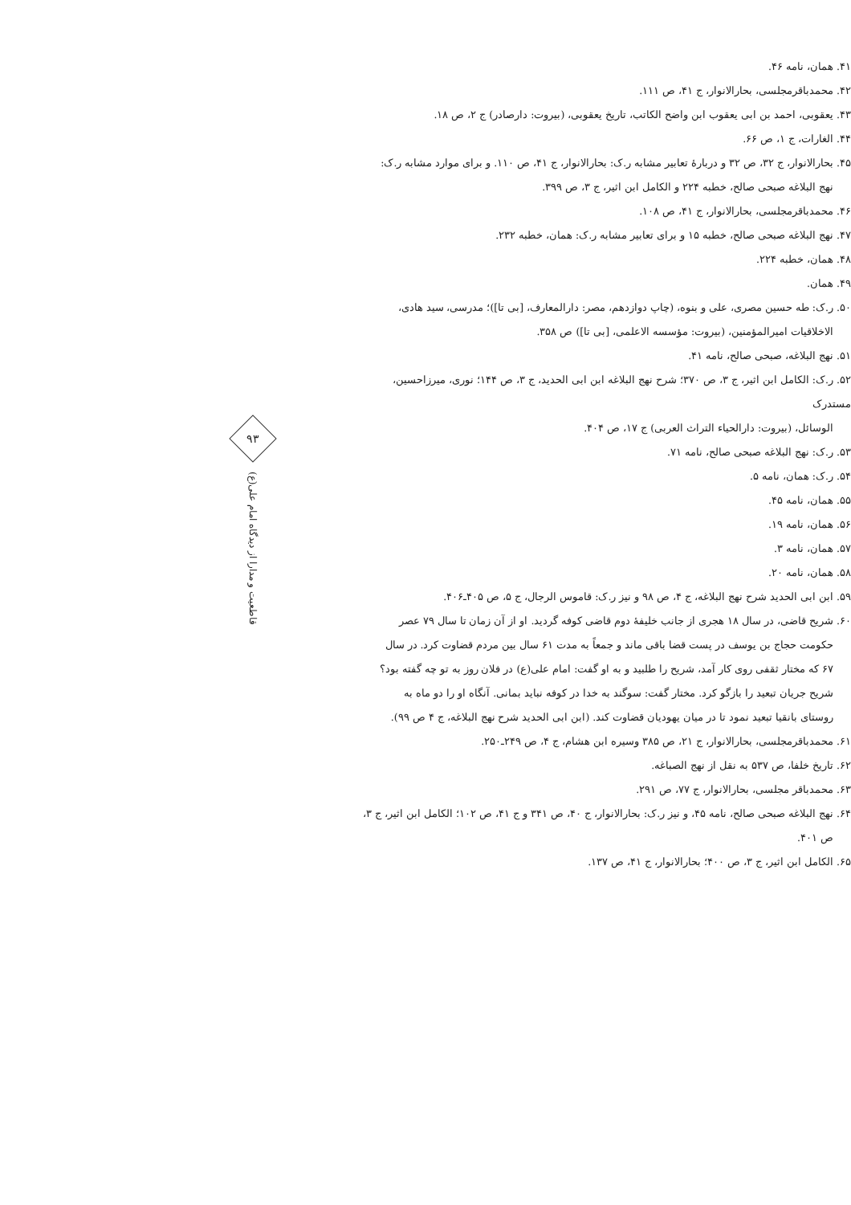۴۱. همان، نامه ۴۶.
۴۲. محمدباقرمجلسی، بحارالانوار، ج ۴۱، ص ۱۱۱.
۴۳. یعقوبی، احمد بن ابی یعقوب ابن واضح الکاتب، تاریخ یعقوبی، (بیروت: دارصادر) ج ۲، ص ۱۸.
۴۴. الغارات، ج ۱، ص ۶۶.
۴۵. بحارالانوار، ج ۳۲، ص ۳۲ و دربارهٔ تعابیر مشابه ر.ک: بحارالانوار، ج ۴۱، ص ۱۱۰. و برای موارد مشابه ر.ک:
نهج البلاغه صبحی صالح، خطبه ۲۲۴ و الکامل ابن اثیر، ج ۳، ص ۳۹۹.
۴۶. محمدباقرمجلسی، بحارالانوار، ج ۴۱، ص ۱۰۸.
۴۷. نهج البلاغه صبحی صالح، خطبه ۱۵ و برای تعابیر مشابه ر.ک: همان، خطبه ۲۳۲.
۴۸. همان، خطبه ۲۲۴.
۴۹. همان.
۵۰. ر.ک: طه حسین مصری، علی و بنوه، (چاپ دوازدهم، مصر: دارالمعارف، [بی تا])؛ مدرسی، سید هادی،
الاخلاقیات امیرالمؤمنین، (بیروت: مؤسسه الاعلمی، [بی تا]) ص ۳۵۸.
۵۱. نهج البلاغه، صبحی صالح، نامه ۴۱.
۵۲. ر.ک: الکامل ابن اثیر، ج ۳، ص ۳۷۰؛ شرح نهج البلاغه ابن ابی الحدید، ج ۳، ص ۱۴۴؛ نوری، میرزاحسین، مستدرک
الوسائل، (بیروت: دارالحیاء التراث العربی) ج ۱۷، ص ۴۰۴.
۵۳. ر.ک: نهج البلاغه صبحی صالح، نامه ۷۱.
۵۴. ر.ک: همان، نامه ۵.
۵۵. همان، نامه ۴۵.
۵۶. همان، نامه ۱۹.
۵۷. همان، نامه ۳.
۵۸. همان، نامه ۲۰.
۵۹. ابن ابی الحدید شرح نهج البلاغه، ج ۴، ص ۹۸ و نیز ر.ک: قاموس الرجال، ج ۵، ص ۴۰۵ـ۴۰۶.
۶۰. شریح قاضی، در سال ۱۸ هجری از جانب خلیفهٔ دوم قاضی کوفه گردید. او از آن زمان تا سال ۷۹ عصر
حکومت حجاج بن یوسف در پست قضا باقی ماند و جمعاً به مدت ۶۱ سال بین مردم قضاوت کرد. در سال
۶۷ که مختار ثقفی روی کار آمد، شریح را طلبید و به او گفت: امام علی(ع) در فلان روز به تو چه گفته بود؟
شریح جریان تبعید را بازگو کرد. مختار گفت: سوگند به خدا در کوفه نباید بمانی. آنگاه او را دو ماه به
روستای بانقیا تبعید نمود تا در میان یهودیان قضاوت کند. (ابن ابی الحدید شرح نهج البلاغه، ج ۴ ص ۹۹).
۶۱. محمدباقرمجلسی، بحارالانوار، ج ۲۱، ص ۳۸۵ وسیره ابن هشام، ج ۴، ص ۲۴۹ـ۲۵۰.
۶۲. تاریخ خلفا، ص ۵۳۷ به نقل از نهج الصباغه.
۶۳. محمدباقر مجلسی، بحارالانوار، ج ۷۷، ص ۲۹۱.
۶۴. نهج البلاغه صبحی صالح، نامه ۴۵، و نیز ر.ک: بحارالانوار، ج ۴۰، ص ۳۴۱ و ج ۴۱، ص ۱۰۲؛ الکامل ابن اثیر، ج ۳،
ص ۴۰۱.
۶۵. الکامل ابن اثیر، ج ۳، ص ۴۰۰؛ بحارالانوار، ج ۴۱، ص ۱۳۷.
۹۳
قاطعیت و مدارا از دیدگاه امام علی(ع)